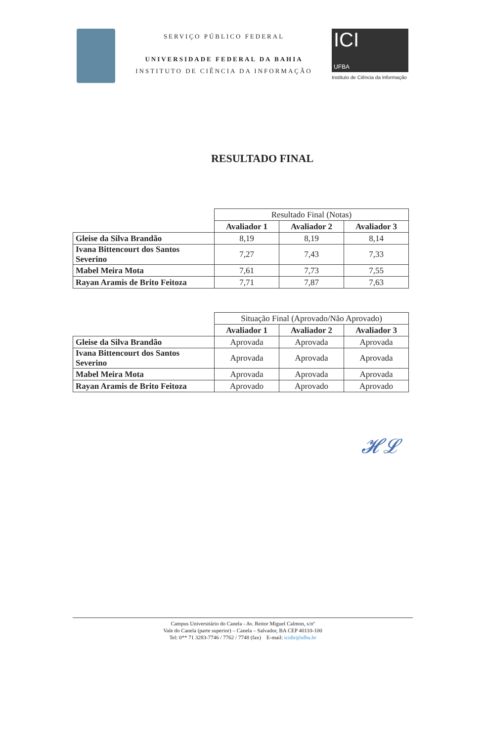SERVIÇO PÚBLICO FEDERAL
UNIVERSIDADE FEDERAL DA BAHIA
INSTITUTO DE CIÊNCIA DA INFORMAÇÃO
ICI
UFBA
Instituto de Ciência da Informação
RESULTADO FINAL
| | Resultado Final (Notas) | | |
| | Avaliador 1 | Avaliador 2 | Avaliador 3 |
| Gleise da Silva Brandão | 8,19 | 8,19 | 8,14 |
| Ivana Bittencourt dos Santos Severino | 7,27 | 7,43 | 7,33 |
| Mabel Meira Mota | 7,61 | 7,73 | 7,55 |
| Rayan Aramis de Brito Feitoza | 7,71 | 7,87 | 7,63 |
| | Situação Final (Aprovado/Não Aprovado) | | |
| | Avaliador 1 | Avaliador 2 | Avaliador 3 |
| Gleise da Silva Brandão | Aprovada | Aprovada | Aprovada |
| Ivana Bittencourt dos Santos Severino | Aprovada | Aprovada | Aprovada |
| Mabel Meira Mota | Aprovada | Aprovada | Aprovada |
| Rayan Aramis de Brito Feitoza | Aprovado | Aprovado | Aprovado |
𝓗𝓛
Campus Universitário do Canela - Av. Reitor Miguel Calmon, s/nº
Vale do Canela (parte superior) – Canela – Salvador, BA CEP 40110-100
Tel: 0** 71 3283-7746 / 7762 / 7748 (fax) E-mail: icidir@ufba.br